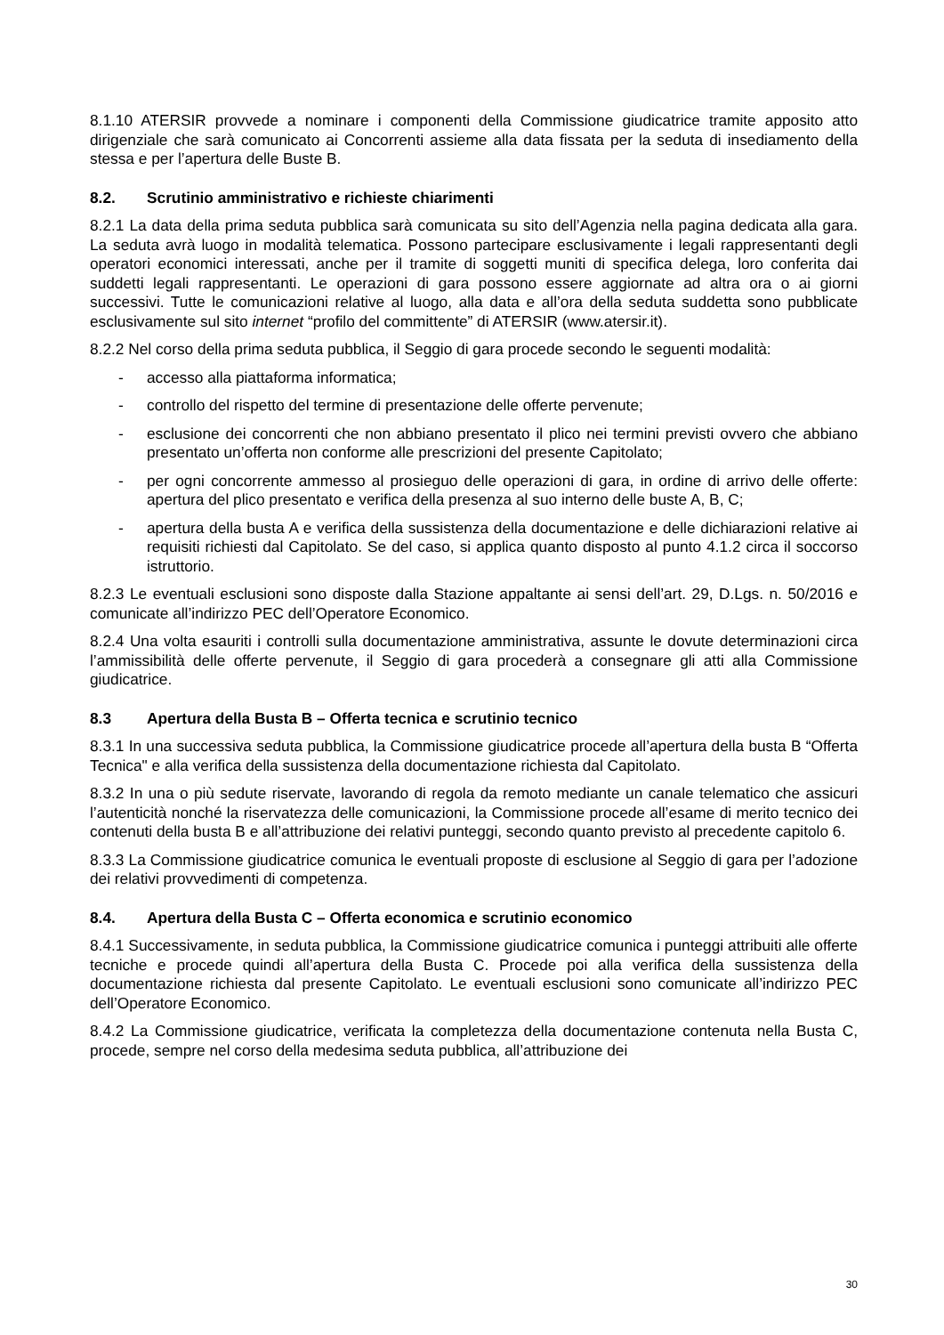8.1.10 ATERSIR provvede a nominare i componenti della Commissione giudicatrice tramite apposito atto dirigenziale che sarà comunicato ai Concorrenti assieme alla data fissata per la seduta di insediamento della stessa e per l’apertura delle Buste B.
8.2. Scrutinio amministrativo e richieste chiarimenti
8.2.1 La data della prima seduta pubblica sarà comunicata su sito dell’Agenzia nella pagina dedicata alla gara. La seduta avrà luogo in modalità telematica. Possono partecipare esclusivamente i legali rappresentanti degli operatori economici interessati, anche per il tramite di soggetti muniti di specifica delega, loro conferita dai suddetti legali rappresentanti. Le operazioni di gara possono essere aggiornate ad altra ora o ai giorni successivi. Tutte le comunicazioni relative al luogo, alla data e all’ora della seduta suddetta sono pubblicate esclusivamente sul sito internet “profilo del committente” di ATERSIR (www.atersir.it).
8.2.2 Nel corso della prima seduta pubblica, il Seggio di gara procede secondo le seguenti modalità:
- accesso alla piattaforma informatica;
- controllo del rispetto del termine di presentazione delle offerte pervenute;
- esclusione dei concorrenti che non abbiano presentato il plico nei termini previsti ovvero che abbiano presentato un’offerta non conforme alle prescrizioni del presente Capitolato;
- per ogni concorrente ammesso al prosieguo delle operazioni di gara, in ordine di arrivo delle offerte: apertura del plico presentato e verifica della presenza al suo interno delle buste A, B, C;
- apertura della busta A e verifica della sussistenza della documentazione e delle dichiarazioni relative ai requisiti richiesti dal Capitolato. Se del caso, si applica quanto disposto al punto 4.1.2 circa il soccorso istruttorio.
8.2.3 Le eventuali esclusioni sono disposte dalla Stazione appaltante ai sensi dell’art. 29, D.Lgs. n. 50/2016 e comunicate all’indirizzo PEC dell’Operatore Economico.
8.2.4 Una volta esauriti i controlli sulla documentazione amministrativa, assunte le dovute determinazioni circa l’ammissibilità delle offerte pervenute, il Seggio di gara procederà a consegnare gli atti alla Commissione giudicatrice.
8.3 Apertura della Busta B – Offerta tecnica e scrutinio tecnico
8.3.1 In una successiva seduta pubblica, la Commissione giudicatrice procede all’apertura della busta B “Offerta Tecnica" e alla verifica della sussistenza della documentazione richiesta dal Capitolato.
8.3.2 In una o più sedute riservate, lavorando di regola da remoto mediante un canale telematico che assicuri l’autenticità nonché la riservatezza delle comunicazioni, la Commissione procede all’esame di merito tecnico dei contenuti della busta B e all’attribuzione dei relativi punteggi, secondo quanto previsto al precedente capitolo 6.
8.3.3 La Commissione giudicatrice comunica le eventuali proposte di esclusione al Seggio di gara per l’adozione dei relativi provvedimenti di competenza.
8.4. Apertura della Busta C – Offerta economica e scrutinio economico
8.4.1 Successivamente, in seduta pubblica, la Commissione giudicatrice comunica i punteggi attribuiti alle offerte tecniche e procede quindi all’apertura della Busta C. Procede poi alla verifica della sussistenza della documentazione richiesta dal presente Capitolato. Le eventuali esclusioni sono comunicate all’indirizzo PEC dell’Operatore Economico.
8.4.2 La Commissione giudicatrice, verificata la completezza della documentazione contenuta nella Busta C, procede, sempre nel corso della medesima seduta pubblica, all’attribuzione dei
30